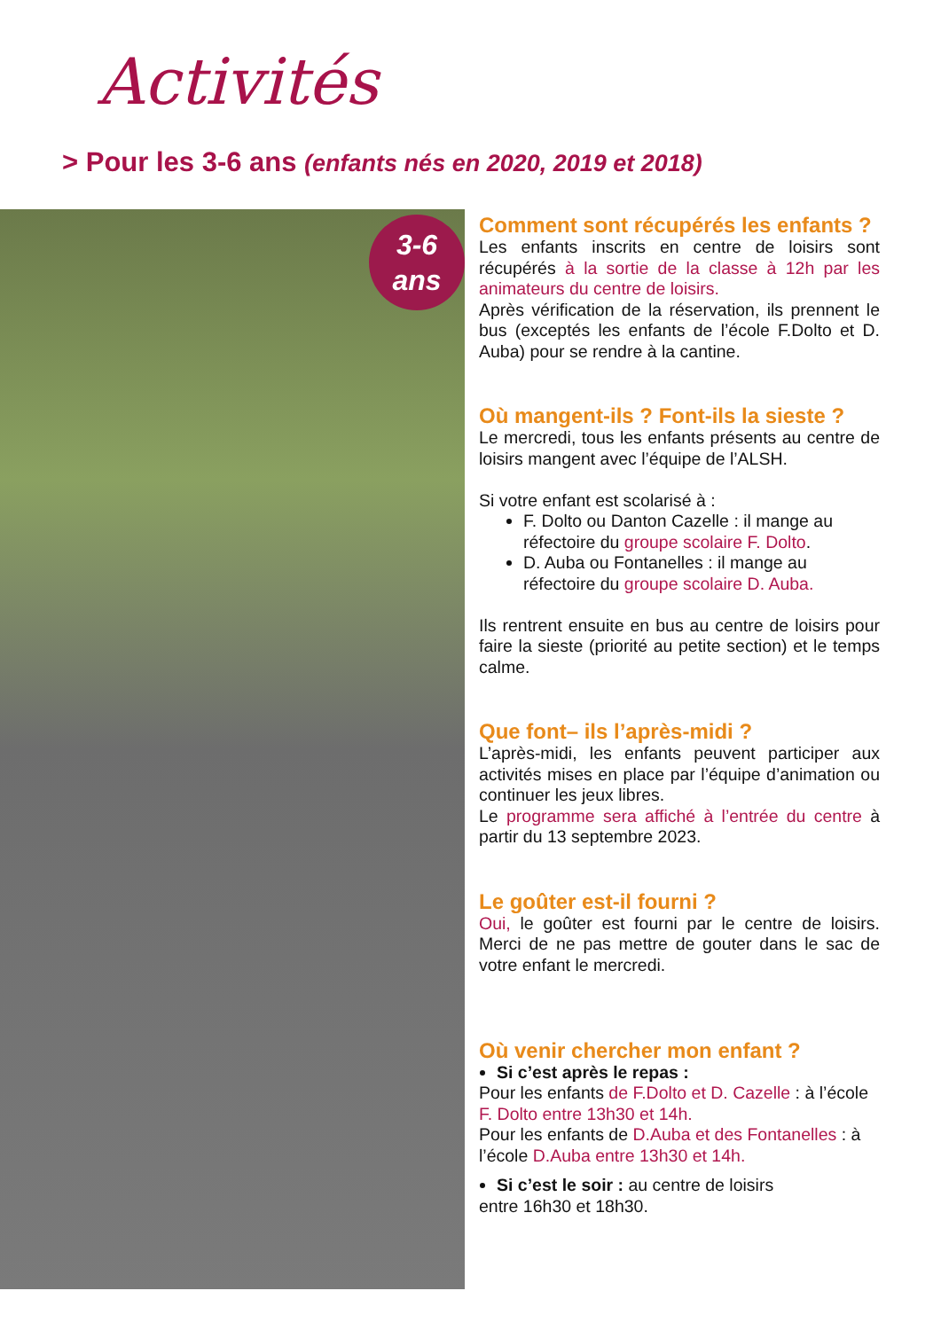Activités
> Pour les 3-6 ans (enfants nés en 2020, 2019 et 2018)
3-6
ans
Comment sont récupérés les enfants ?
Les enfants inscrits en centre de loisirs sont récupérés à la sortie de la classe à 12h par les animateurs du centre de loisirs.
Après vérification de la réservation, ils prennent le bus (exceptés les enfants de l’école F.Dolto et D. Auba) pour se rendre à la cantine.
Où mangent-ils ? Font-ils la sieste ?
Le mercredi, tous les enfants présents au centre de loisirs mangent avec l’équipe de l’ALSH.
Si votre enfant est scolarisé à :
F. Dolto ou Danton Cazelle : il mange au réfectoire du groupe scolaire F. Dolto.
D. Auba ou Fontanelles : il mange au réfectoire du groupe scolaire D. Auba.
Ils rentrent ensuite en bus au centre de loisirs pour faire la sieste (priorité au petite section) et le temps calme.
Que font– ils l’après-midi ?
L’après-midi, les enfants peuvent participer aux activités mises en place par l’équipe d’animation ou continuer les jeux libres.
Le programme sera affiché à l’entrée du centre à partir du 13 septembre 2023.
Le goûter est-il fourni ?
Oui, le goûter est fourni par le centre de loisirs. Merci de ne pas mettre de gouter dans le sac de votre enfant le mercredi.
Où venir chercher mon enfant ?
Si c’est après le repas :
Pour les enfants de F.Dolto et D. Cazelle : à l’école F. Dolto entre 13h30 et 14h.
Pour les enfants de D.Auba et des Fontanelles : à l’école D.Auba entre 13h30 et 14h.
Si c’est le soir : au centre de loisirs
entre 16h30 et 18h30.